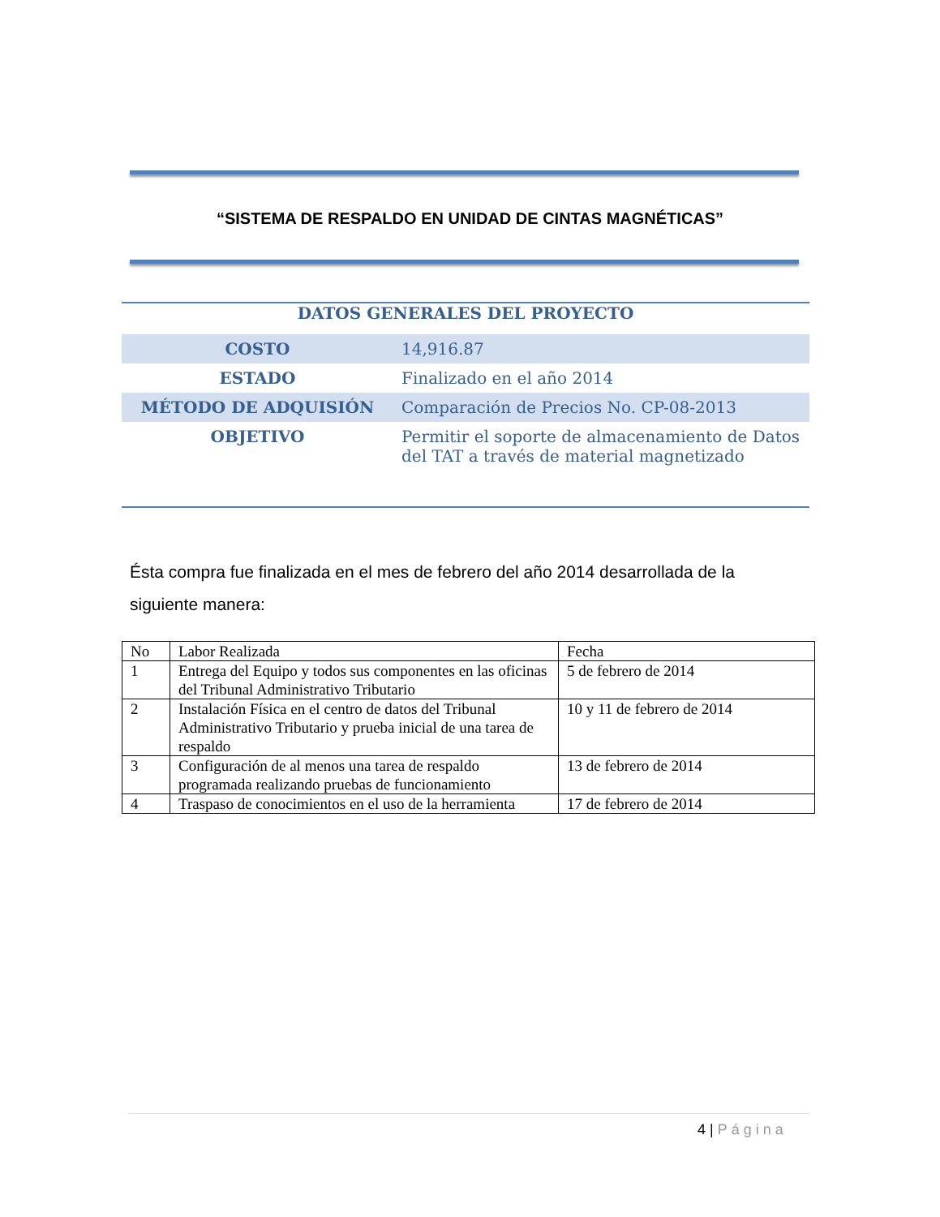“SISTEMA DE RESPALDO EN UNIDAD DE CINTAS MAGNÉTICAS”
| DATOS GENERALES DEL PROYECTO | |
| --- | --- |
| COSTO | 14,916.87 |
| ESTADO | Finalizado en el año 2014 |
| MÉTODO DE ADQUISIÓN | Comparación de Precios No. CP-08-2013 |
| OBJETIVO | Permitir el soporte de almacenamiento de Datos del TAT a través de material magnetizado |
Ésta compra fue finalizada en el mes de febrero del año 2014 desarrollada de la siguiente manera:
| No | Labor Realizada | Fecha |
| 1 | Entrega del Equipo y todos sus componentes en las oficinas del Tribunal Administrativo Tributario | 5 de febrero de 2014 |
| 2 | Instalación Física en el centro de datos del Tribunal Administrativo Tributario y prueba inicial de una tarea de respaldo | 10 y 11 de febrero de 2014 |
| 3 | Configuración de al menos una tarea de respaldo programada realizando pruebas de funcionamiento | 13 de febrero de 2014 |
| 4 | Traspaso de conocimientos en el uso de la herramienta | 17 de febrero de 2014 |
4 | Página